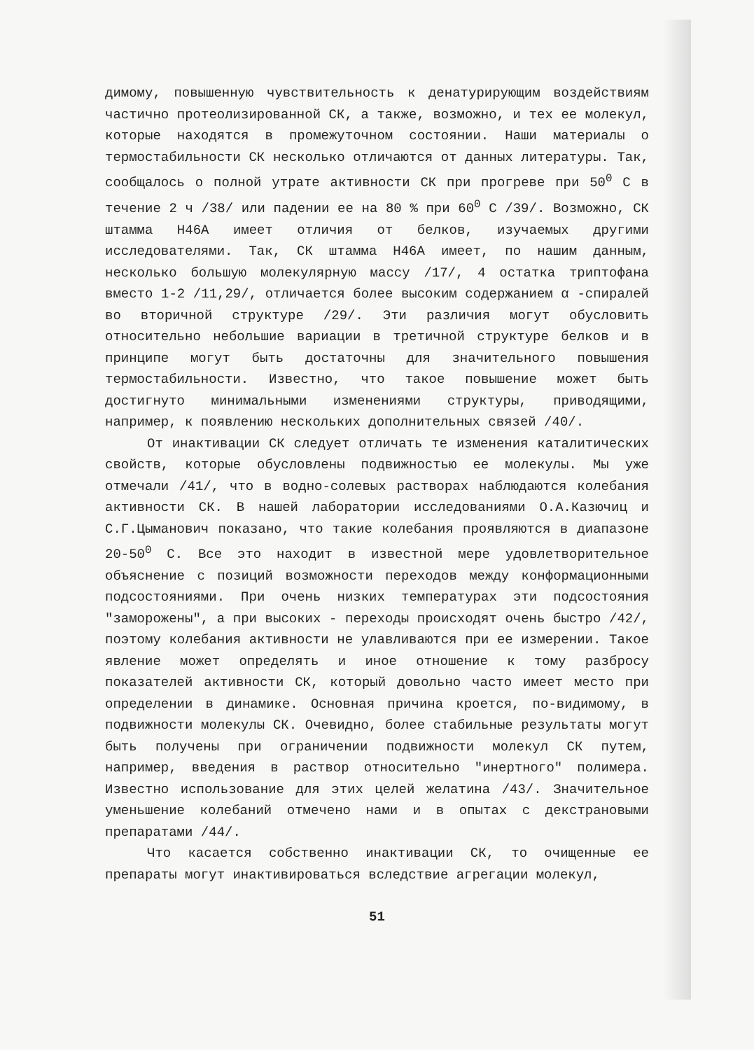димому, повышенную чувствительность к денатурирующим воздействиям частично протеолизированной СК, а также, возможно, и тех ее молекул, которые находятся в промежуточном состоянии. Наши материалы о термостабильности СК несколько отличаются от данных литературы. Так, сообщалось о полной утрате активности СК при прогреве при 50<sup>0</sup> С в течение 2 ч /38/ или падении ее на 80 % при 60<sup>0</sup> С /39/. Возможно, СК штамма Н46А имеет отличия от белков, изучаемых другими исследователями. Так, СК штамма Н46А имеет, по нашим данным, несколько большую молекулярную массу /17/, 4 остатка триптофана вместо 1-2 /11,29/, отличается более высоким содержанием α -спиралей во вторичной структуре /29/. Эти различия могут обусловить относительно небольшие вариации в третичной структуре белков и в принципе могут быть достаточны для значительного повышения термостабильности. Известно, что такое повышение может быть достигнуто минимальными изменениями структуры, приводящими, например, к появлению нескольких дополнительных связей /40/.
От инактивации СК следует отличать те изменения каталитических свойств, которые обусловлены подвижностью ее молекулы. Мы уже отмечали /41/, что в водно-солевых растворах наблюдаются колебания активности СК. В нашей лаборатории исследованиями О.А.Казючиц и С.Г.Цыманович показано, что такие колебания проявляются в диапазоне 20-50<sup>0</sup> С. Все это находит в известной мере удовлетворительное объяснение с позиций возможности переходов между конформационными подсостояниями. При очень низких температурах эти подсостояния "заморожены", а при высоких - переходы происходят очень быстро /42/, поэтому колебания активности не улавливаются при ее измерении. Такое явление может определять и иное отношение к тому разбросу показателей активности СК, который довольно часто имеет место при определении в динамике. Основная причина кроется, по-видимому, в подвижности молекулы СК. Очевидно, более стабильные результаты могут быть получены при ограничении подвижности молекул СК путем, например, введения в раствор относительно "инертного" полимера. Известно использование для этих целей желатина /43/. Значительное уменьшение колебаний отмечено нами и в опытах с декстрановыми препаратами /44/.
Что касается собственно инактивации СК, то очищенные ее препараты могут инактивироваться вследствие агрегации молекул,
51